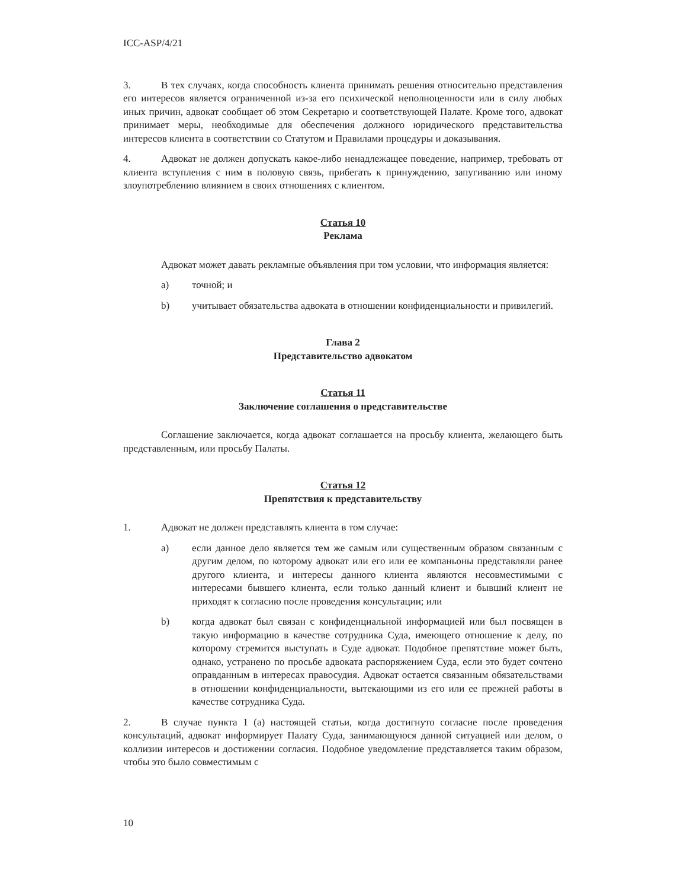ICC-ASP/4/21
3. В тех случаях, когда способность клиента принимать решения относительно представления его интересов является ограниченной из-за его психической неполноценности или в силу любых иных причин, адвокат сообщает об этом Секретарю и соответствующей Палате. Кроме того, адвокат принимает меры, необходимые для обеспечения должного юридического представительства интересов клиента в соответствии со Статутом и Правилами процедуры и доказывания.
4. Адвокат не должен допускать какое-либо ненадлежащее поведение, например, требовать от клиента вступления с ним в половую связь, прибегать к принуждению, запугиванию или иному злоупотреблению влиянием в своих отношениях с клиентом.
Статья 10
Реклама
Адвокат может давать рекламные объявления при том условии, что информация является:
a) точной; и
b) учитывает обязательства адвоката в отношении конфиденциальности и привилегий.
Глава 2
Представительство адвокатом
Статья 11
Заключение соглашения о представительстве
Соглашение заключается, когда адвокат соглашается на просьбу клиента, желающего быть представленным, или просьбу Палаты.
Статья 12
Препятствия к представительству
1. Адвокат не должен представлять клиента в том случае:
a) если данное дело является тем же самым или существенным образом связанным с другим делом, по которому адвокат или его или ее компаньоны представляли ранее другого клиента, и интересы данного клиента являются несовместимыми с интересами бывшего клиента, если только данный клиент и бывший клиент не приходят к согласию после проведения консультации; или
b) когда адвокат был связан с конфиденциальной информацией или был посвящен в такую информацию в качестве сотрудника Суда, имеющего отношение к делу, по которому стремится выступать в Суде адвокат. Подобное препятствие может быть, однако, устранено по просьбе адвоката распоряжением Суда, если это будет сочтено оправданным в интересах правосудия. Адвокат остается связанным обязательствами в отношении конфиденциальности, вытекающими из его или ее прежней работы в качестве сотрудника Суда.
2. В случае пункта 1 (a) настоящей статьи, когда достигнуто согласие после проведения консультаций, адвокат информирует Палату Суда, занимающуюся данной ситуацией или делом, о коллизии интересов и достижении согласия. Подобное уведомление представляется таким образом, чтобы это было совместимым с
10